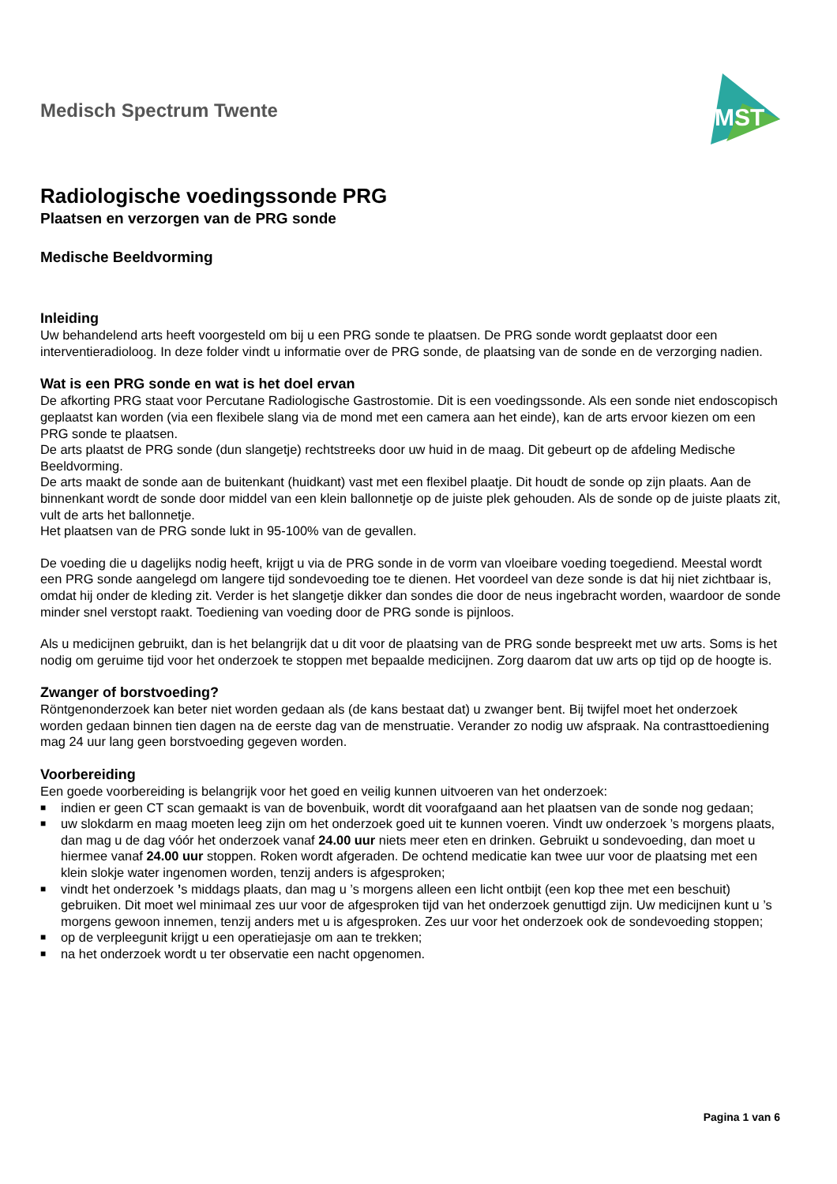Medisch Spectrum Twente
MST
Radiologische voedingssonde PRG
Plaatsen en verzorgen van de PRG sonde
Medische Beeldvorming
Inleiding
Uw behandelend arts heeft voorgesteld om bij u een PRG sonde te plaatsen. De PRG sonde wordt geplaatst door een interventieradioloog. In deze folder vindt u informatie over de PRG sonde, de plaatsing van de sonde en de verzorging nadien.
Wat is een PRG sonde en wat is het doel ervan
De afkorting PRG staat voor Percutane Radiologische Gastrostomie. Dit is een voedingssonde. Als een sonde niet endoscopisch geplaatst kan worden (via een flexibele slang via de mond met een camera aan het einde), kan de arts ervoor kiezen om een PRG sonde te plaatsen.
De arts plaatst de PRG sonde (dun slangetje) rechtstreeks door uw huid in de maag. Dit gebeurt op de afdeling Medische Beeldvorming.
De arts maakt de sonde aan de buitenkant (huidkant) vast met een flexibel plaatje. Dit houdt de sonde op zijn plaats. Aan de binnenkant wordt de sonde door middel van een klein ballonnetje op de juiste plek gehouden. Als de sonde op de juiste plaats zit, vult de arts het ballonnetje.
Het plaatsen van de PRG sonde lukt in 95-100% van de gevallen.
De voeding die u dagelijks nodig heeft, krijgt u via de PRG sonde in de vorm van vloeibare voeding toegediend. Meestal wordt een PRG sonde aangelegd om langere tijd sondevoeding toe te dienen. Het voordeel van deze sonde is dat hij niet zichtbaar is, omdat hij onder de kleding zit. Verder is het slangetje dikker dan sondes die door de neus ingebracht worden, waardoor de sonde minder snel verstopt raakt. Toediening van voeding door de PRG sonde is pijnloos.
Als u medicijnen gebruikt, dan is het belangrijk dat u dit voor de plaatsing van de PRG sonde bespreekt met uw arts. Soms is het nodig om geruime tijd voor het onderzoek te stoppen met bepaalde medicijnen. Zorg daarom dat uw arts op tijd op de hoogte is.
Zwanger of borstvoeding?
Röntgenonderzoek kan beter niet worden gedaan als (de kans bestaat dat) u zwanger bent. Bij twijfel moet het onderzoek worden gedaan binnen tien dagen na de eerste dag van de menstruatie. Verander zo nodig uw afspraak. Na contrasttoediening mag 24 uur lang geen borstvoeding gegeven worden.
Voorbereiding
Een goede voorbereiding is belangrijk voor het goed en veilig kunnen uitvoeren van het onderzoek:
■ indien er geen CT scan gemaakt is van de bovenbuik, wordt dit voorafgaand aan het plaatsen van de sonde nog gedaan;
■ uw slokdarm en maag moeten leeg zijn om het onderzoek goed uit te kunnen voeren. Vindt uw onderzoek ’s morgens plaats, dan mag u de dag vóór het onderzoek vanaf 24.00 uur niets meer eten en drinken. Gebruikt u sondevoeding, dan moet u hiermee vanaf 24.00 uur stoppen. Roken wordt afgeraden. De ochtend medicatie kan twee uur voor de plaatsing met een klein slokje water ingenomen worden, tenzij anders is afgesproken;
■ vindt het onderzoek ’s middags plaats, dan mag u ’s morgens alleen een licht ontbijt (een kop thee met een beschuit) gebruiken. Dit moet wel minimaal zes uur voor de afgesproken tijd van het onderzoek genuttigd zijn. Uw medicijnen kunt u ’s morgens gewoon innemen, tenzij anders met u is afgesproken. Zes uur voor het onderzoek ook de sondevoeding stoppen;
■ op de verpleegunit krijgt u een operatiejasje om aan te trekken;
■ na het onderzoek wordt u ter observatie een nacht opgenomen.
Pagina 1 van 6